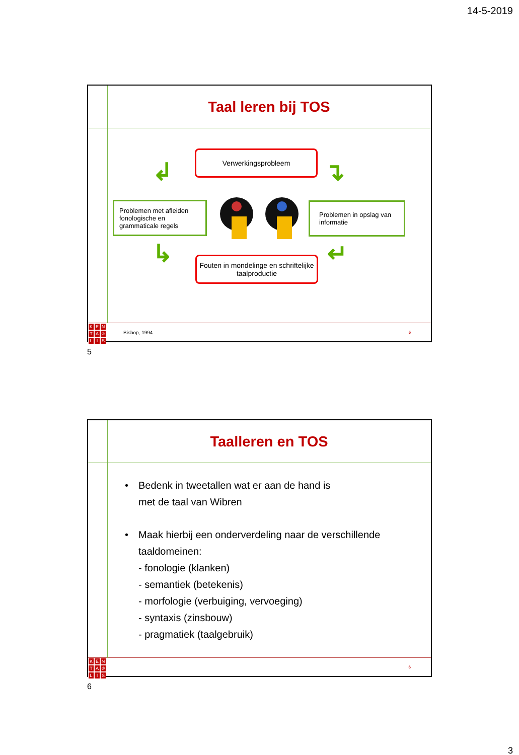14-5-2019
Taal leren bij TOS
Verwerkingsprobleem
Problemen met afleiden fonologische en grammaticale regels
Problemen in opslag van informatie
Fouten in mondelinge en schriftelijke taalproductie
↲ ↴
↳ ↵
KENTA ♔ LIS
Bishop, 1994
5
5
Taalleren en TOS
• Bedenk in tweetallen wat er aan de hand is
met de taal van Wibren
• Maak hierbij een onderverdeling naar de verschillende taaldomeinen:
- fonologie (klanken)
- semantiek (betekenis)
- morfologie (verbuiging, vervoeging)
- syntaxis (zinsbouw)
- pragmatiek (taalgebruik)
KENTA ♔ LIS
6
6
3